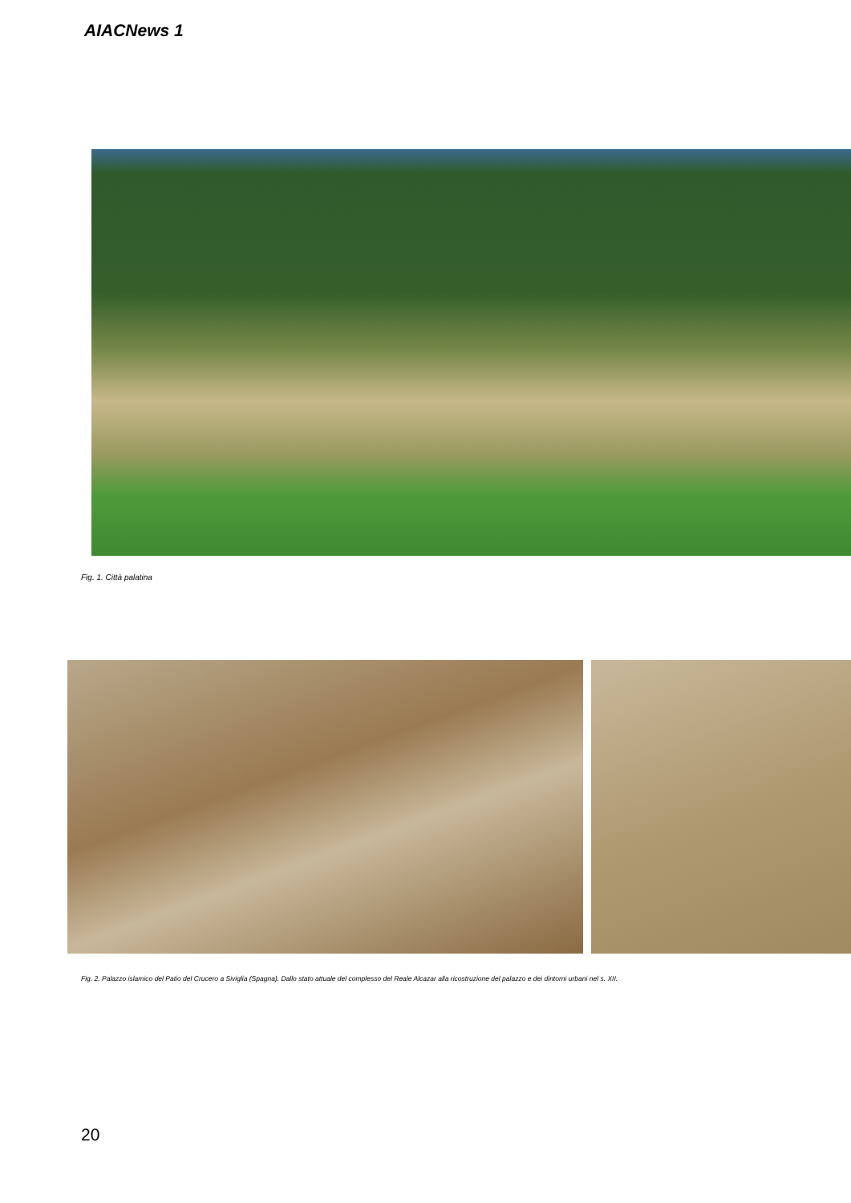AIACNews 1
Fig. 1. Città palatina
Fig. 2. Palazzo islamico del Patio del Crucero a Siviglia (Spagna). Dallo stato attuale del complesso del Reale Alcazar alla ricostruzione del palazzo e dei dintorni urbani nel s. XII.
20